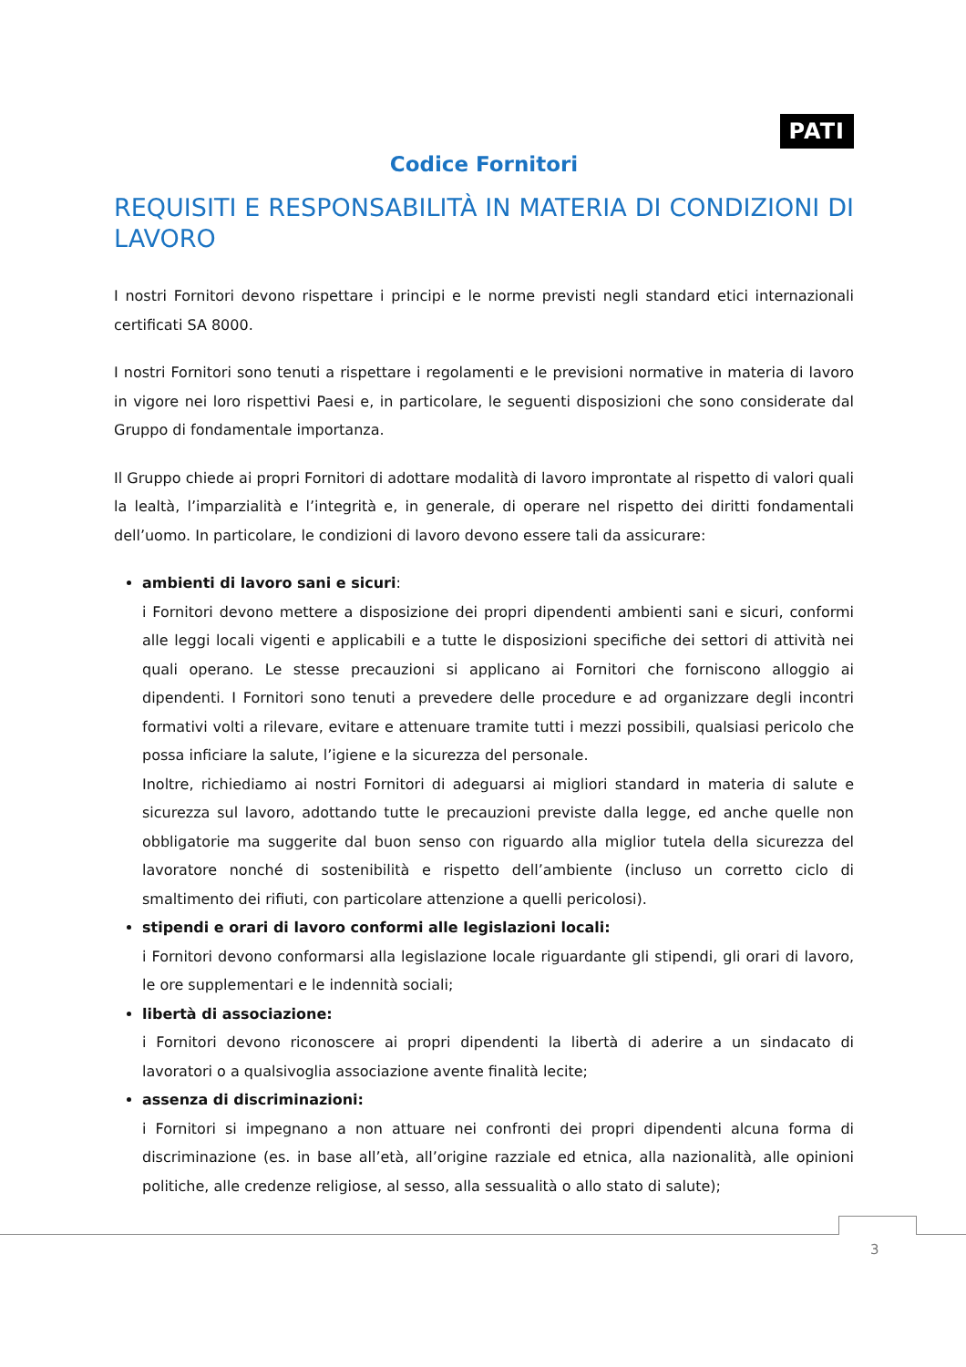PATI
Codice Fornitori
REQUISITI E RESPONSABILITÀ IN MATERIA DI CONDIZIONI DI LAVORO
I nostri Fornitori devono rispettare i principi e le norme previsti negli standard etici internazionali certificati SA 8000.
I nostri Fornitori sono tenuti a rispettare i regolamenti e le previsioni normative in materia di lavoro in vigore nei loro rispettivi Paesi e, in particolare, le seguenti disposizioni che sono considerate dal Gruppo di fondamentale importanza.
Il Gruppo chiede ai propri Fornitori di adottare modalità di lavoro improntate al rispetto di valori quali la lealtà, l’imparzialità e l’integrità e, in generale, di operare nel rispetto dei diritti fondamentali dell’uomo. In particolare, le condizioni di lavoro devono essere tali da assicurare:
ambienti di lavoro sani e sicuri:
i Fornitori devono mettere a disposizione dei propri dipendenti ambienti sani e sicuri, conformi alle leggi locali vigenti e applicabili e a tutte le disposizioni specifiche dei settori di attività nei quali operano. Le stesse precauzioni si applicano ai Fornitori che forniscono alloggio ai dipendenti. I Fornitori sono tenuti a prevedere delle procedure e ad organizzare degli incontri formativi volti a rilevare, evitare e attenuare tramite tutti i mezzi possibili, qualsiasi pericolo che possa inficiare la salute, l’igiene e la sicurezza del personale.
Inoltre, richiediamo ai nostri Fornitori di adeguarsi ai migliori standard in materia di salute e sicurezza sul lavoro, adottando tutte le precauzioni previste dalla legge, ed anche quelle non obbligatorie ma suggerite dal buon senso con riguardo alla miglior tutela della sicurezza del lavoratore nonché di sostenibilità e rispetto dell’ambiente (incluso un corretto ciclo di smaltimento dei rifiuti, con particolare attenzione a quelli pericolosi).
stipendi e orari di lavoro conformi alle legislazioni locali:
i Fornitori devono conformarsi alla legislazione locale riguardante gli stipendi, gli orari di lavoro, le ore supplementari e le indennità sociali;
libertà di associazione:
i Fornitori devono riconoscere ai propri dipendenti la libertà di aderire a un sindacato di lavoratori o a qualsivoglia associazione avente finalità lecite;
assenza di discriminazioni:
i Fornitori si impegnano a non attuare nei confronti dei propri dipendenti alcuna forma di discriminazione (es. in base all’età, all’origine razziale ed etnica, alla nazionalità, alle opinioni politiche, alle credenze religiose, al sesso, alla sessualità o allo stato di salute);
3